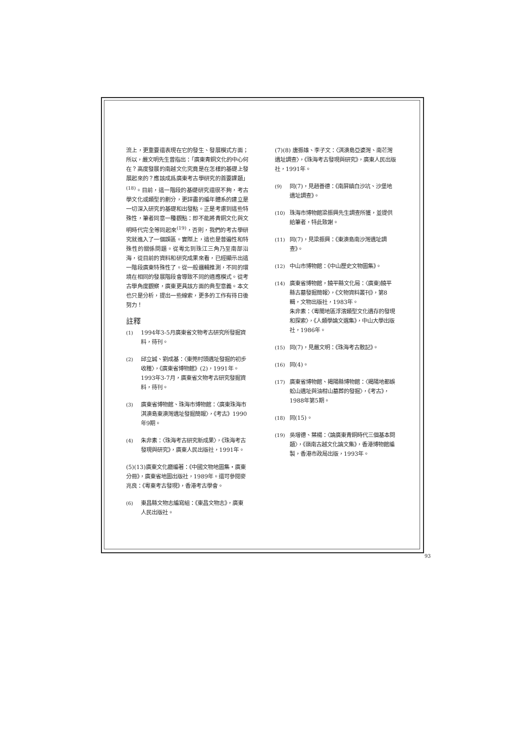流上，更重要還表現在它的發生、發展模式方面；所以，嚴文明先生曾指出：「廣東青銅文化的中心何在？高度發展的南越文化究竟是在怎樣的基礎上發展起來的？應該成爲廣東考古學研究的首要課題」<sup>(18)</sup>。目前，這一階段的基礎研究還很不夠，考古學文化或類型的劃分，更詳盡的編年體系的建立是一切深入研究的基礎和出發點。正是考慮到這些特殊性，筆者同意一種觀點：即不能將青銅文化與文明時代完全等同起來<sup>(19)</sup>，否則，我們的考古學研究就進入了一個誤區。實際上，這也是普遍性和特殊性的關係問題。從粵北到珠江三角乃至南部沿海，從目前的資料和研究成果來看，已經顯示出這一階段廣東特殊性了。從一般邏輯推測，不同的環境在相同的發展階段會導致不同的適應模式。從考古學角度觀察，廣東更具該方面的典型意義。本文也只是分析，提出一些線索，更多的工作有待日後努力！
註釋
(1) 1994年3-5月廣東省文物考古研究所發掘資料，待刊。
(2) 邱立誠、劉成基：〈東莞村頭遺址發掘的初步收穫〉，《廣東省博物館》(2)，1991年。
1993年3-7月，廣東省文物考古研究發掘資料，待刊。
(3) 廣東省博物館、珠海市博物館：〈廣東珠海市淇澳島東澳灣遺址發掘簡報〉，《考古》1990年9期。
(4) 朱非素：〈珠海考古研究新成果〉，《珠海考古發現與研究》，廣東人民出版社，1991年。
(5)(13)廣東文化廳編著：《中國文物地圖集・廣東分冊》，廣東省地圖出版社，1989年。還可參閱麥兆良：《粵東考古發現》，香港考古學會。
(6) 東昌縣文物志編寫組：《東昌文物志》，廣東人民出版社。
(7)(8) 唐振雄、李子文：〈淇澳島亞婆灣、南芒灣遺址調查〉，《珠海考古發現與研究》，廣東人民出版社，1991年。
(9) 同(7)，見趙善德：《南屏鎮白沙坑、沙堡地遺址調查》。
(10) 珠海市博物館梁振興先生調查所獲，並提供給筆者，特此致謝。
(11) 同(7)，見梁振興：《東澳島南沙灣遺址調查》。
(12) 中山市博物館：《中山歷史文物圖集》。
(14) 廣東省博物館，饒平縣文化局：〈廣東)饒平縣古墓發掘簡報〉，《文物資料叢刊》，第8輯，文物出版社，1983年。
朱非素：〈粵閩地區浮濱類型文化遺存的發現和探索〉，《人類學論文選集》，中山大學出版社，1986年。
(15) 同(7)，見嚴文明：《珠海考古散記》。
(16) 同(4)。
(17) 廣東省博物館、揭陽縣博物館：〈揭陽地都蜈蚣山遺址與油柑山墓葬的發掘〉，《考古》，1988年第5期。
(18) 同(15)。
(19) 吳增德、葉楊：〈論廣東青銅時代三個基本問題〉，《嶺南古越文化論文集》，香港博物館編製，香港市政局出版，1993年。
93